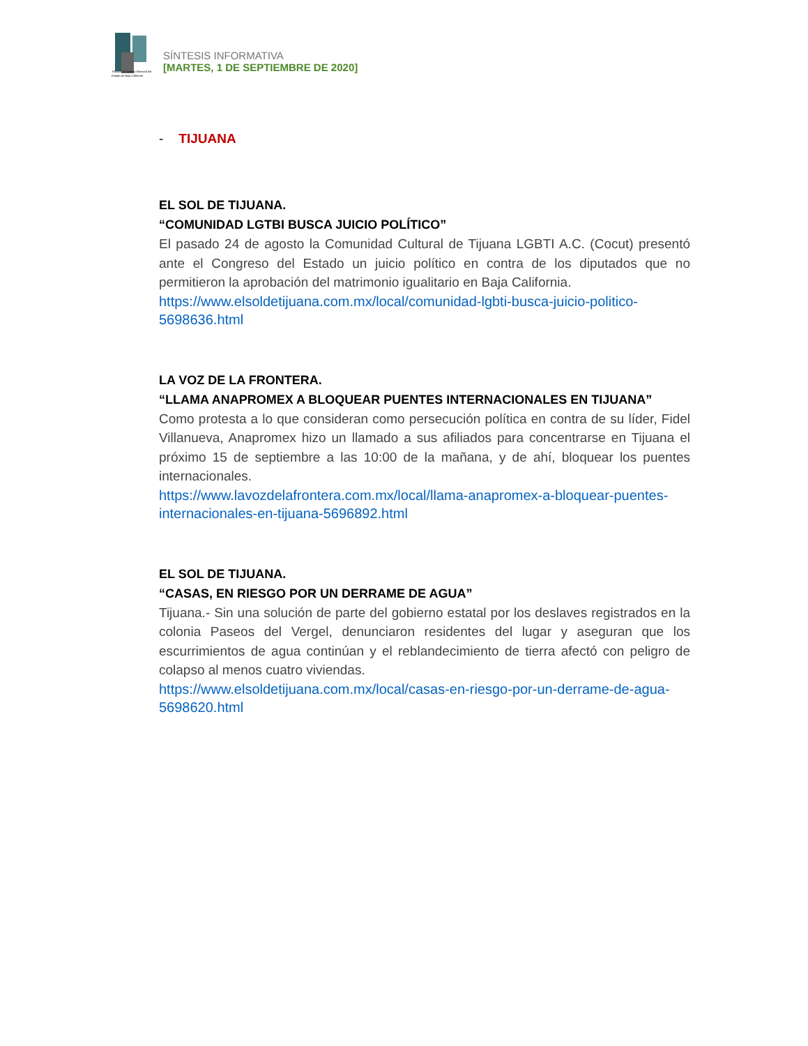Tribunal de Justicia Electoral del Estado de Baja California
SÍNTESIS INFORMATIVA
[MARTES, 1 DE SEPTIEMBRE DE 2020]
- TIJUANA
EL SOL DE TIJUANA.
“COMUNIDAD LGTBI BUSCA JUICIO POLÍTICO”
El pasado 24 de agosto la Comunidad Cultural de Tijuana LGBTI A.C. (Cocut) presentó ante el Congreso del Estado un juicio político en contra de los diputados que no permitieron la aprobación del matrimonio igualitario en Baja California.
https://www.elsoldetijuana.com.mx/local/comunidad-lgbti-busca-juicio-politico-5698636.html
LA VOZ DE LA FRONTERA.
“LLAMA ANAPROMEX A BLOQUEAR PUENTES INTERNACIONALES EN TIJUANA”
Como protesta a lo que consideran como persecución política en contra de su líder, Fidel Villanueva, Anapromex hizo un llamado a sus afiliados para concentrarse en Tijuana el próximo 15 de septiembre a las 10:00 de la mañana, y de ahí, bloquear los puentes internacionales.
https://www.lavozdelafrontera.com.mx/local/llama-anapromex-a-bloquear-puentes-internacionales-en-tijuana-5696892.html
EL SOL DE TIJUANA.
“CASAS, EN RIESGO POR UN DERRAME DE AGUA”
Tijuana.- Sin una solución de parte del gobierno estatal por los deslaves registrados en la colonia Paseos del Vergel, denunciaron residentes del lugar y aseguran que los escurrimientos de agua continúan y el reblandecimiento de tierra afectó con peligro de colapso al menos cuatro viviendas.
https://www.elsoldetijuana.com.mx/local/casas-en-riesgo-por-un-derrame-de-agua-5698620.html